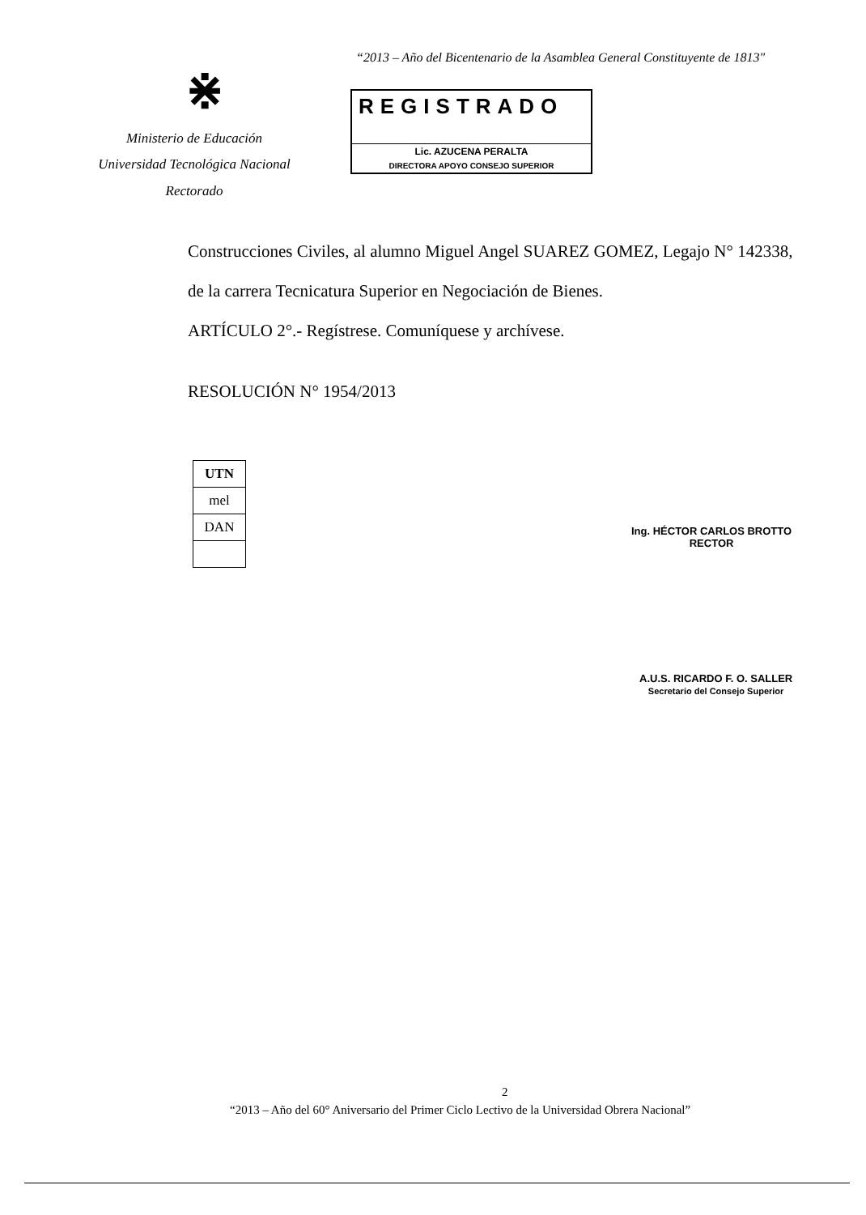“2013 – Año del Bicentenario de la Asamblea General Constituyente de 1813"
⋇
Ministerio de Educación
Universidad Tecnológica Nacional
Rectorado
REGISTRADO
Lic. AZUCENA PERALTA
DIRECTORA APOYO CONSEJO SUPERIOR
Construcciones Civiles, al alumno Miguel Angel SUAREZ GOMEZ, Legajo N° 142338,
de la carrera Tecnicatura Superior en Negociación de Bienes.
ARTÍCULO 2°.- Regístrese. Comuníquese y archívese.
RESOLUCIÓN N° 1954/2013
| UTN |
| mel |
| DAN |
Ing. HÉCTOR CARLOS BROTTO
RECTOR
A.U.S. RICARDO F. O. SALLER
Secretario del Consejo Superior
2
“2013 – Año del 60° Aniversario del Primer Ciclo Lectivo de la Universidad Obrera Nacional”